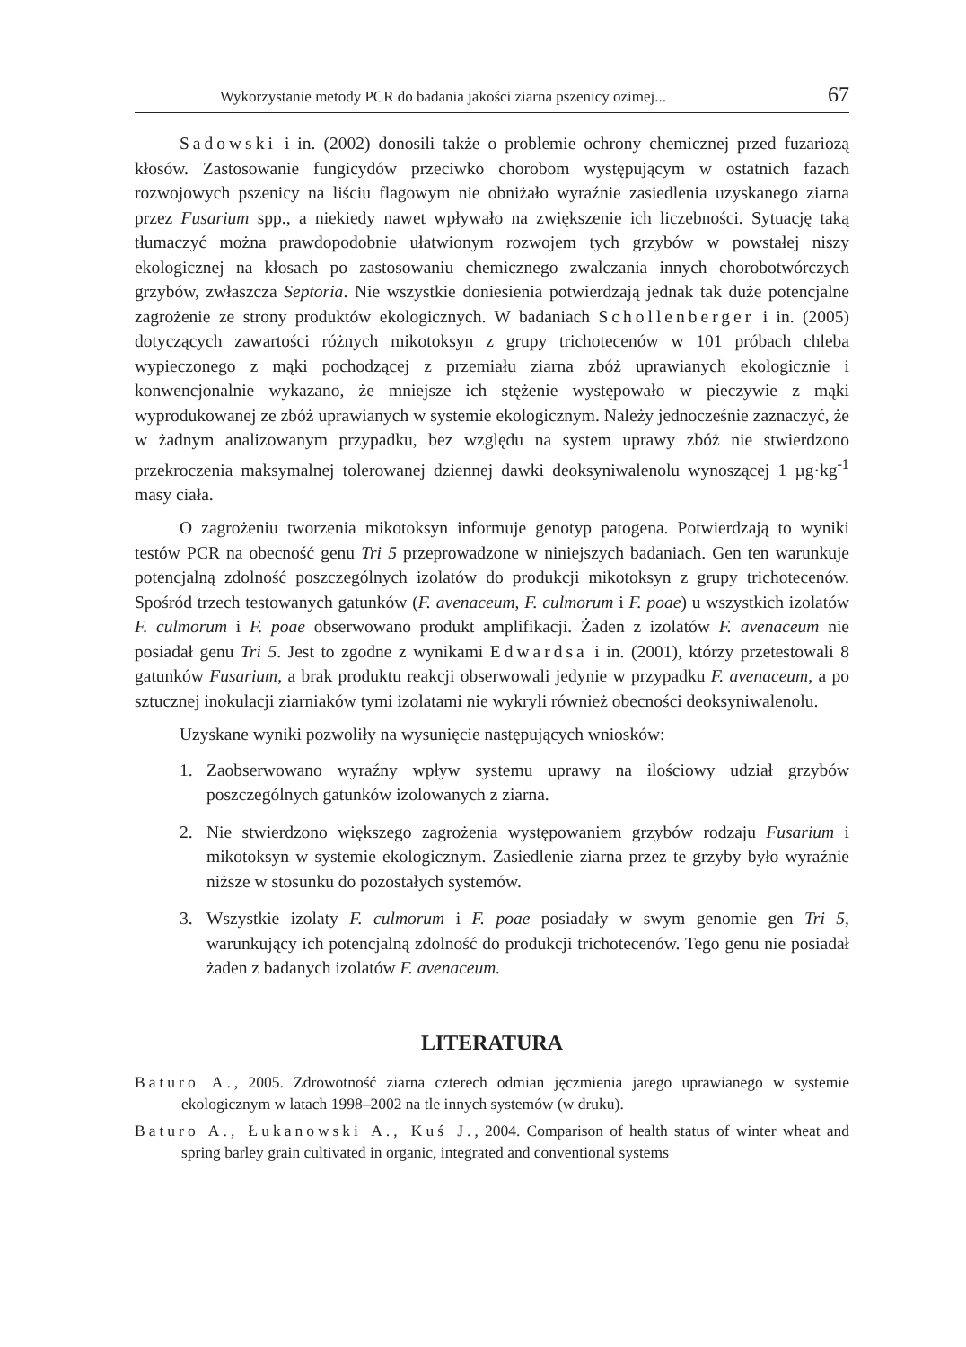Wykorzystanie metody PCR do badania jakości ziarna pszenicy ozimej... 67
Sadowski i in. (2002) donosili także o problemie ochrony chemicznej przed fuzariozą kłosów. Zastosowanie fungicydów przeciwko chorobom występującym w ostatnich fazach rozwojowych pszenicy na liściu flagowym nie obniżało wyraźnie zasiedlenia uzyskanego ziarna przez Fusarium spp., a niekiedy nawet wpływało na zwiększenie ich liczebności. Sytuację taką tłumaczyć można prawdopodobnie ułatwionym rozwojem tych grzybów w powstałej niszy ekologicznej na kłosach po zastosowaniu chemicznego zwalczania innych chorobotwórczych grzybów, zwłaszcza Septoria. Nie wszystkie doniesienia potwierdzają jednak tak duże potencjalne zagrożenie ze strony produktów ekologicznych. W badaniach Schollenberger i in. (2005) dotyczących zawartości różnych mikotoksyn z grupy trichotecenów w 101 próbach chleba wypieczonego z mąki pochodzącej z przemiału ziarna zbóż uprawianych ekologicznie i konwencjonalnie wykazano, że mniejsze ich stężenie występowało w pieczywie z mąki wyprodukowanej ze zbóż uprawianych w systemie ekologicznym. Należy jednocześnie zaznaczyć, że w żadnym analizowanym przypadku, bez względu na system uprawy zbóż nie stwierdzono przekroczenia maksymalnej tolerowanej dziennej dawki deoksyniwalenolu wynoszącej 1 µg·kg<sup>-1</sup> masy ciała.
O zagrożeniu tworzenia mikotoksyn informuje genotyp patogena. Potwierdzają to wyniki testów PCR na obecność genu Tri 5 przeprowadzone w niniejszych badaniach. Gen ten warunkuje potencjalną zdolność poszczególnych izolatów do produkcji mikotoksyn z grupy trichotecenów. Spośród trzech testowanych gatunków (F. avenaceum, F. culmorum i F. poae) u wszystkich izolatów F. culmorum i F. poae obserwowano produkt amplifikacji. Żaden z izolatów F. avenaceum nie posiadał genu Tri 5. Jest to zgodne z wynikami Edwardsa i in. (2001), którzy przetestowali 8 gatunków Fusarium, a brak produktu reakcji obserwowali jedynie w przypadku F. avenaceum, a po sztucznej inokulacji ziarniaków tymi izolatami nie wykryli również obecności deoksyniwalenolu.
Uzyskane wyniki pozwoliły na wysunięcie następujących wniosków:
1. Zaobserwowano wyraźny wpływ systemu uprawy na ilościowy udział grzybów poszczególnych gatunków izolowanych z ziarna.
2. Nie stwierdzono większego zagrożenia występowaniem grzybów rodzaju Fusarium i mikotoksyn w systemie ekologicznym. Zasiedlenie ziarna przez te grzyby było wyraźnie niższe w stosunku do pozostałych systemów.
3. Wszystkie izolaty F. culmorum i F. poae posiadały w swym genomie gen Tri 5, warunkujący ich potencjalną zdolność do produkcji trichotecenów. Tego genu nie posiadał żaden z badanych izolatów F. avenaceum.
LITERATURA
Baturo A., 2005. Zdrowotność ziarna czterech odmian jęczmienia jarego uprawianego w systemie ekologicznym w latach 1998–2002 na tle innych systemów (w druku).
Baturo A., Łukanowski A., Kuś J., 2004. Comparison of health status of winter wheat and spring barley grain cultivated in organic, integrated and conventional systems